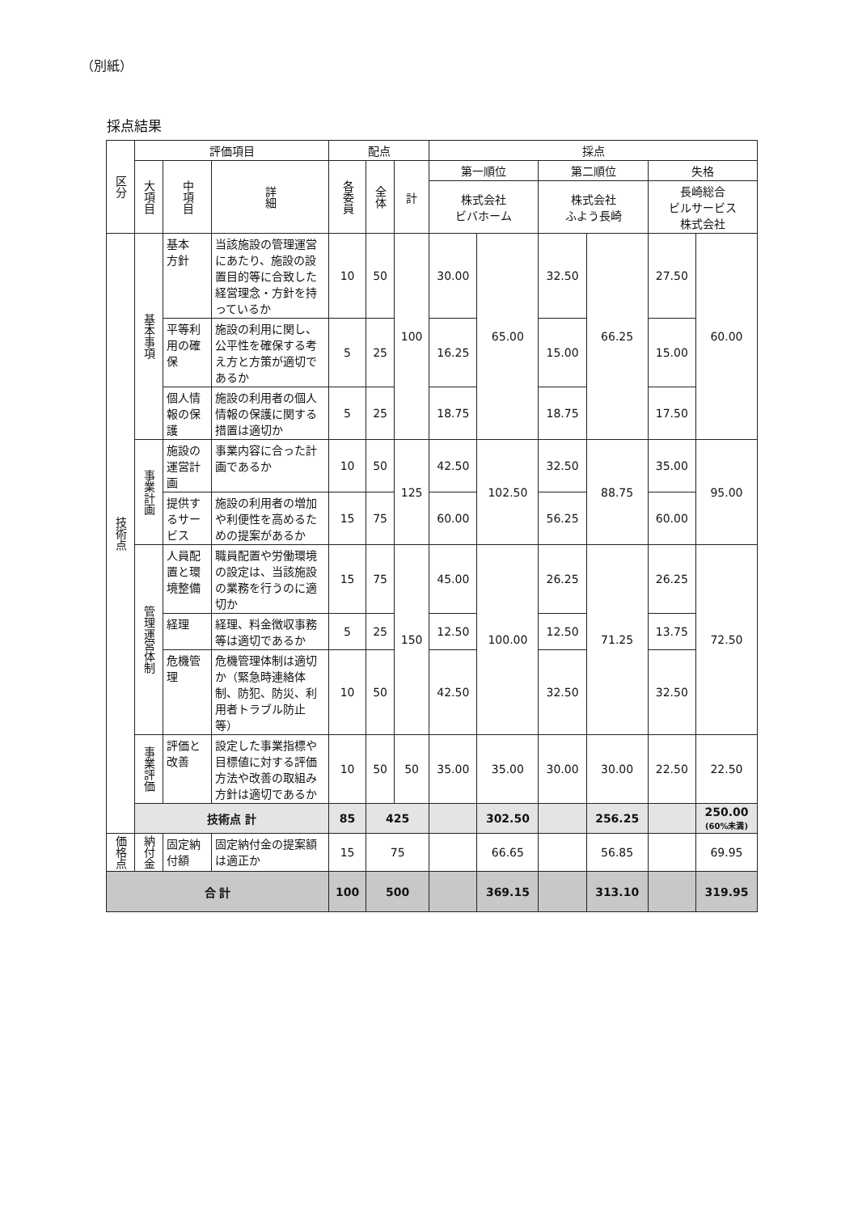（別紙）
採点結果
| 区分 | 評価項目 | | | 配点 | | | 採点 | | | | | |
| --- | --- | --- | --- | --- | --- | --- | --- | --- | --- | --- | --- | --- |
| | 大項目 | 中項目 | 詳細 | 各委員 | 全体 | 計 | 第一順位 | | 第二順位 | | 失格 | |
| | | | | | | | 株式会社 ビバホーム | | 株式会社 ふよう長崎 | | 長崎総合 ビルサービス 株式会社 | |
| 技術点 | 基本事項 | 基本 方針 | 当該施設の管理運営にあたり、施設の設置目的等に合致した経営理念・方針を持っているか | 10 | 50 | 100 | 30.00 | 65.00 | 32.50 | 66.25 | 27.50 | 60.00 |
| | | 平等利用の確保 | 施設の利用に関し、公平性を確保する考え方と方策が適切であるか | 5 | 25 | | 16.25 | | 15.00 | | 15.00 | |
| | | 個人情報の保護 | 施設の利用者の個人情報の保護に関する措置は適切か | 5 | 25 | | 18.75 | | 18.75 | | 17.50 | |
| | 事業計画 | 施設の運営計画 | 事業内容に合った計画であるか | 10 | 50 | 125 | 42.50 | 102.50 | 32.50 | 88.75 | 35.00 | 95.00 |
| | | 提供するサービス | 施設の利用者の増加や利便性を高めるための提案があるか | 15 | 75 | | 60.00 | | 56.25 | | 60.00 | |
| | 管理運営体制 | 人員配置と環境整備 | 職員配置や労働環境の設定は、当該施設の業務を行うのに適切か | 15 | 75 | 150 | 45.00 | 100.00 | 26.25 | 71.25 | 26.25 | 72.50 |
| | | 経理 | 経理、料金徴収事務等は適切であるか | 5 | 25 | | 12.50 | | 12.50 | | 13.75 | |
| | | 危機管理 | 危機管理体制は適切か（緊急時連絡体制、防犯、防災、利用者トラブル防止等） | 10 | 50 | | 42.50 | | 32.50 | | 32.50 | |
| | 事業評価 | 評価と改善 | 設定した事業指標や目標値に対する評価方法や改善の取組み方針は適切であるか | 10 | 50 | 50 | 35.00 | 35.00 | 30.00 | 30.00 | 22.50 | 22.50 |
| | 技術点 計 | | | 85 | 425 | | | 302.50 | | 256.25 | | 250.00 (60%未満) |
| 価格点 | 納付金 | 固定納付額 | 固定納付金の提案額は適正か | 15 | 75 | | | 66.65 | | 56.85 | | 69.95 |
| 合 計 | | | | 100 | 500 | | | 369.15 | | 313.10 | | 319.95 |